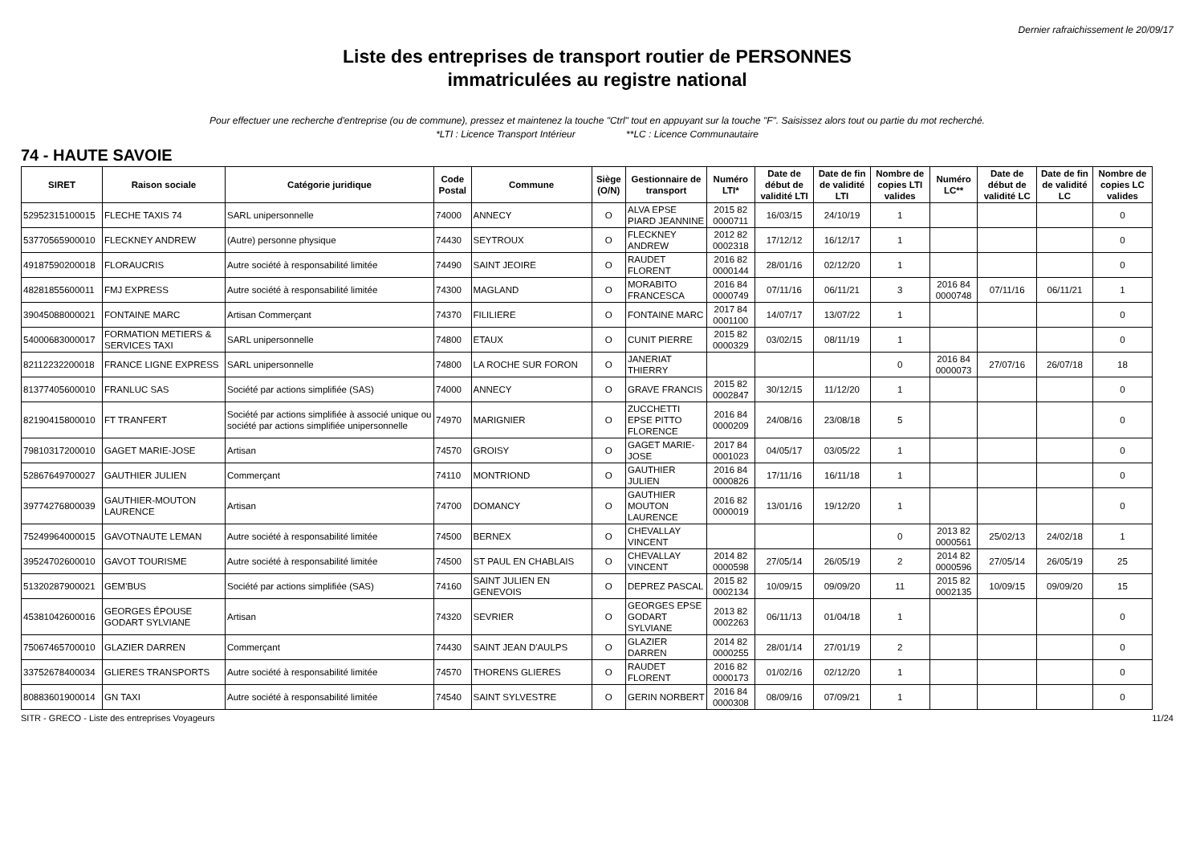Dernier rafraichissement le 20/09/17
Liste des entreprises de transport routier de PERSONNES
immatriculées au registre national
Pour effectuer une recherche d'entreprise (ou de commune), pressez et maintenez la touche "Ctrl" tout en appuyant sur la touche "F". Saisissez alors tout ou partie du mot recherché.
*LTI : Licence Transport Intérieur **LC : Licence Communautaire
74 - HAUTE SAVOIE
| SIRET | Raison sociale | Catégorie juridique | Code Postal | Commune | Siège (O/N) | Gestionnaire de transport | Numéro LTI* | Date de début de validité LTI | Date de fin de validité LTI | Nombre de copies LTI valides | Numéro LC** | Date de début de validité LC | Date de fin de validité LC | Nombre de copies LC valides |
| --- | --- | --- | --- | --- | --- | --- | --- | --- | --- | --- | --- | --- | --- | --- |
| 52952315100015 | FLECHE TAXIS 74 | SARL unipersonnelle | 74000 | ANNECY | O | ALVA EPSE PIARD JEANNINE | 2015 82 0000711 | 16/03/15 | 24/10/19 | 1 | | | | 0 |
| 53770565900010 | FLECKNEY ANDREW | (Autre) personne physique | 74430 | SEYTROUX | O | FLECKNEY ANDREW | 2012 82 0002318 | 17/12/12 | 16/12/17 | 1 | | | | 0 |
| 49187590200018 | FLORAUCRIS | Autre société à responsabilité limitée | 74490 | SAINT JEOIRE | O | RAUDET FLORENT | 2016 82 0000144 | 28/01/16 | 02/12/20 | 1 | | | | 0 |
| 48281855600011 | FMJ EXPRESS | Autre société à responsabilité limitée | 74300 | MAGLAND | O | MORABITO FRANCESCA | 2016 84 0000749 | 07/11/16 | 06/11/21 | 3 | 2016 84 0000748 | 07/11/16 | 06/11/21 | 1 |
| 39045088000021 | FONTAINE MARC | Artisan Commerçant | 74370 | FILILIERE | O | FONTAINE MARC | 2017 84 0001100 | 14/07/17 | 13/07/22 | 1 | | | | 0 |
| 54000683000017 | FORMATION METIERS & SERVICES TAXI | SARL unipersonnelle | 74800 | ETAUX | O | CUNIT PIERRE | 2015 82 0000329 | 03/02/15 | 08/11/19 | 1 | | | | 0 |
| 82112232200018 | FRANCE LIGNE EXPRESS | SARL unipersonnelle | 74800 | LA ROCHE SUR FORON | O | JANERIAT THIERRY | | | | 0 | 2016 84 0000073 | 27/07/16 | 26/07/18 | 18 |
| 81377405600010 | FRANLUC SAS | Société par actions simplifiée (SAS) | 74000 | ANNECY | O | GRAVE FRANCIS | 2015 82 0002847 | 30/12/15 | 11/12/20 | 1 | | | | 0 |
| 82190415800010 | FT TRANFERT | Société par actions simplifiée à associé unique ou société par actions simplifiée unipersonnelle | 74970 | MARIGNIER | O | ZUCCHETTI EPSE PITTO FLORENCE | 2016 84 0000209 | 24/08/16 | 23/08/18 | 5 | | | | 0 |
| 79810317200010 | GAGET MARIE-JOSE | Artisan | 74570 | GROISY | O | GAGET MARIE-JOSE | 2017 84 0001023 | 04/05/17 | 03/05/22 | 1 | | | | 0 |
| 52867649700027 | GAUTHIER JULIEN | Commerçant | 74110 | MONTRIOND | O | GAUTHIER JULIEN | 2016 84 0000826 | 17/11/16 | 16/11/18 | 1 | | | | 0 |
| 39774276800039 | GAUTHIER-MOUTON LAURENCE | Artisan | 74700 | DOMANCY | O | GAUTHIER MOUTON LAURENCE | 2016 82 0000019 | 13/01/16 | 19/12/20 | 1 | | | | 0 |
| 75249964000015 | GAVOTNAUTE LEMAN | Autre société à responsabilité limitée | 74500 | BERNEX | O | CHEVALLAY VINCENT | | | | 0 | 2013 82 0000561 | 25/02/13 | 24/02/18 | 1 |
| 39524702600010 | GAVOT TOURISME | Autre société à responsabilité limitée | 74500 | ST PAUL EN CHABLAIS | O | CHEVALLAY VINCENT | 2014 82 0000598 | 27/05/14 | 26/05/19 | 2 | 2014 82 0000596 | 27/05/14 | 26/05/19 | 25 |
| 51320287900021 | GEM'BUS | Société par actions simplifiée (SAS) | 74160 | SAINT JULIEN EN GENEVOIS | O | DEPREZ PASCAL | 2015 82 0002134 | 10/09/15 | 09/09/20 | 11 | 2015 82 0002135 | 10/09/15 | 09/09/20 | 15 |
| 45381042600016 | GEORGES ÉPOUSE GODART SYLVIANE | Artisan | 74320 | SEVRIER | O | GEORGES EPSE GODART SYLVIANE | 2013 82 0002263 | 06/11/13 | 01/04/18 | 1 | | | | 0 |
| 75067465700010 | GLAZIER DARREN | Commerçant | 74430 | SAINT JEAN D'AULPS | O | GLAZIER DARREN | 2014 82 0000255 | 28/01/14 | 27/01/19 | 2 | | | | 0 |
| 33752678400034 | GLIERES TRANSPORTS | Autre société à responsabilité limitée | 74570 | THORENS GLIERES | O | RAUDET FLORENT | 2016 82 0000173 | 01/02/16 | 02/12/20 | 1 | | | | 0 |
| 80883601900014 | GN TAXI | Autre société à responsabilité limitée | 74540 | SAINT SYLVESTRE | O | GERIN NORBERT | 2016 84 0000308 | 08/09/16 | 07/09/21 | 1 | | | | 0 |
SITR - GRECO - Liste des entreprises Voyageurs 11/24